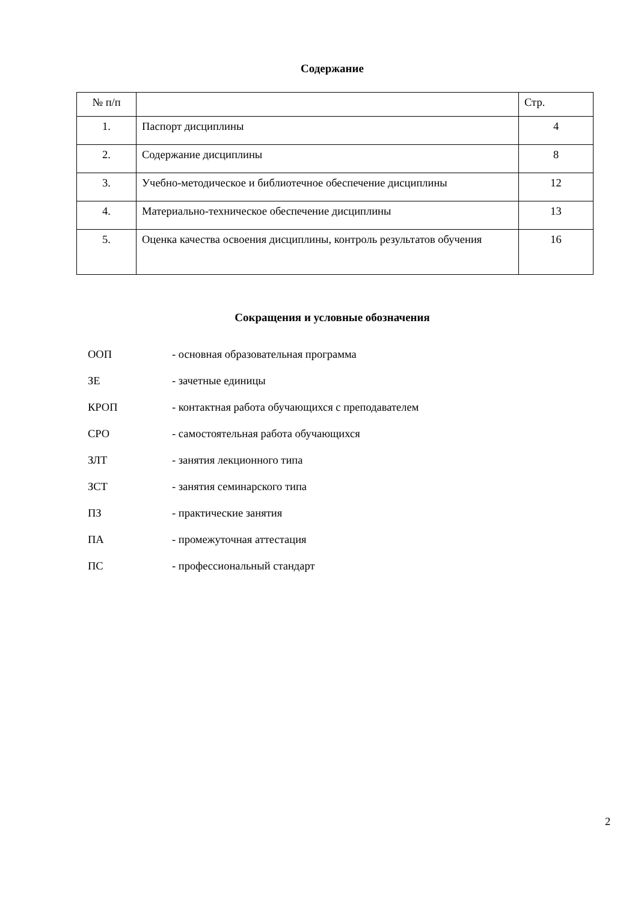Содержание
| № п/п | | Стр. |
| --- | --- | --- |
| 1. | Паспорт дисциплины | 4 |
| 2. | Содержание дисциплины | 8 |
| 3. | Учебно-методическое и библиотечное обеспечение дисциплины | 12 |
| 4. | Материально-техническое обеспечение дисциплины | 13 |
| 5. | Оценка качества освоения дисциплины, контроль результатов обучения | 16 |
Сокращения и условные обозначения
ООП - основная образовательная программа
ЗЕ - зачетные единицы
КРОП - контактная работа обучающихся с преподавателем
СРО - самостоятельная работа обучающихся
ЗЛТ - занятия лекционного типа
ЗСТ - занятия семинарского типа
ПЗ - практические занятия
ПА - промежуточная аттестация
ПС - профессиональный стандарт
2